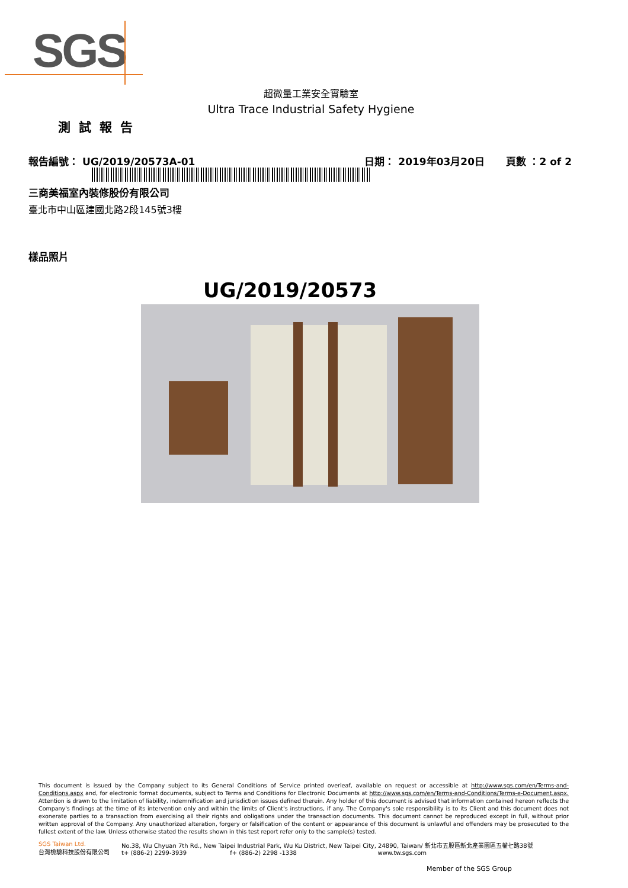SGS
超微量工業安全實驗室
Ultra Trace Industrial Safety Hygiene
測試報告
報告編號： UG/2019/20573A-01 日期： 2019年03月20日 頁數 ：2 of 2
三商美福室內裝修股份有限公司
臺北市中山區建國北路2段145號3樓
樣品照片
UG/2019/20573
This document is issued by the Company subject to its General Conditions of Service printed overleaf, available on request or accessible at http://www.sgs.com/en/Terms-and-Conditions.aspx and, for electronic format documents, subject to Terms and Conditions for Electronic Documents at http://www.sgs.com/en/Terms-and-Conditions/Terms-e-Document.aspx. Attention is drawn to the limitation of liability, indemnification and jurisdiction issues defined therein. Any holder of this document is advised that information contained hereon reflects the Company's findings at the time of its intervention only and within the limits of Client's instructions, if any. The Company's sole responsibility is to its Client and this document does not exonerate parties to a transaction from exercising all their rights and obligations under the transaction documents. This document cannot be reproduced except in full, without prior written approval of the Company. Any unauthorized alteration, forgery or falsification of the content or appearance of this document is unlawful and offenders may be prosecuted to the fullest extent of the law. Unless otherwise stated the results shown in this test report refer only to the sample(s) tested.
SGS Taiwan Ltd.
台灣檢驗科技股份有限公司
No.38, Wu Chyuan 7th Rd., New Taipei Industrial Park, Wu Ku District, New Taipei City, 24890, Taiwan/ 新北市五股區新北產業園區五權七路38號
t+ (886-2) 2299-3939 f+ (886-2) 2298 -1338 www.tw.sgs.com
Member of the SGS Group